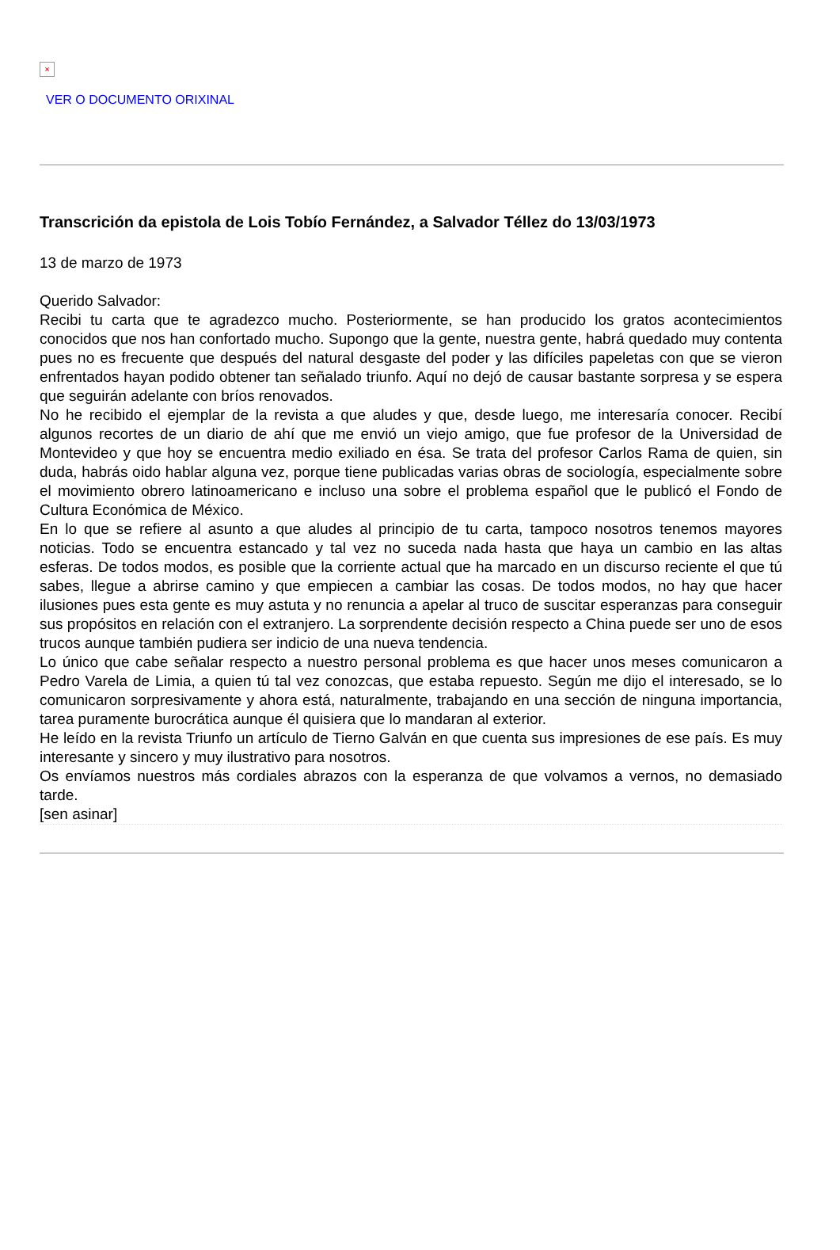×
VER O DOCUMENTO ORIXINAL
Transcrición da epistola de Lois Tobío Fernández, a Salvador Téllez do 13/03/1973
13 de marzo de 1973
Querido Salvador:
Recibi tu carta que te agradezco mucho. Posteriormente, se han producido los gratos acontecimientos conocidos que nos han confortado mucho. Supongo que la gente, nuestra gente, habrá quedado muy contenta pues no es frecuente que después del natural desgaste del poder y las difíciles papeletas con que se vieron enfrentados hayan podido obtener tan señalado triunfo. Aquí no dejó de causar bastante sorpresa y se espera que seguirán adelante con bríos renovados.
No he recibido el ejemplar de la revista a que aludes y que, desde luego, me interesaría conocer. Recibí algunos recortes de un diario de ahí que me envió un viejo amigo, que fue profesor de la Universidad de Montevideo y que hoy se encuentra medio exiliado en ésa. Se trata del profesor Carlos Rama de quien, sin duda, habrás oido hablar alguna vez, porque tiene publicadas varias obras de sociología, especialmente sobre el movimiento obrero latinoamericano e incluso una sobre el problema español que le publicó el Fondo de Cultura Económica de México.
En lo que se refiere al asunto a que aludes al principio de tu carta, tampoco nosotros tenemos mayores noticias. Todo se encuentra estancado y tal vez no suceda nada hasta que haya un cambio en las altas esferas. De todos modos, es posible que la corriente actual que ha marcado en un discurso reciente el que tú sabes, llegue a abrirse camino y que empiecen a cambiar las cosas. De todos modos, no hay que hacer ilusiones pues esta gente es muy astuta y no renuncia a apelar al truco de suscitar esperanzas para conseguir sus propósitos en relación con el extranjero. La sorprendente decisión respecto a China puede ser uno de esos trucos aunque también pudiera ser indicio de una nueva tendencia.
Lo único que cabe señalar respecto a nuestro personal problema es que hacer unos meses comunicaron a Pedro Varela de Limia, a quien tú tal vez conozcas, que estaba repuesto. Según me dijo el interesado, se lo comunicaron sorpresivamente y ahora está, naturalmente, trabajando en una sección de ninguna importancia, tarea puramente burocrática aunque él quisiera que lo mandaran al exterior.
He leído en la revista Triunfo un artículo de Tierno Galván en que cuenta sus impresiones de ese país. Es muy interesante y sincero y muy ilustrativo para nosotros.
Os envíamos nuestros más cordiales abrazos con la esperanza de que volvamos a vernos, no demasiado tarde.
[sen asinar]